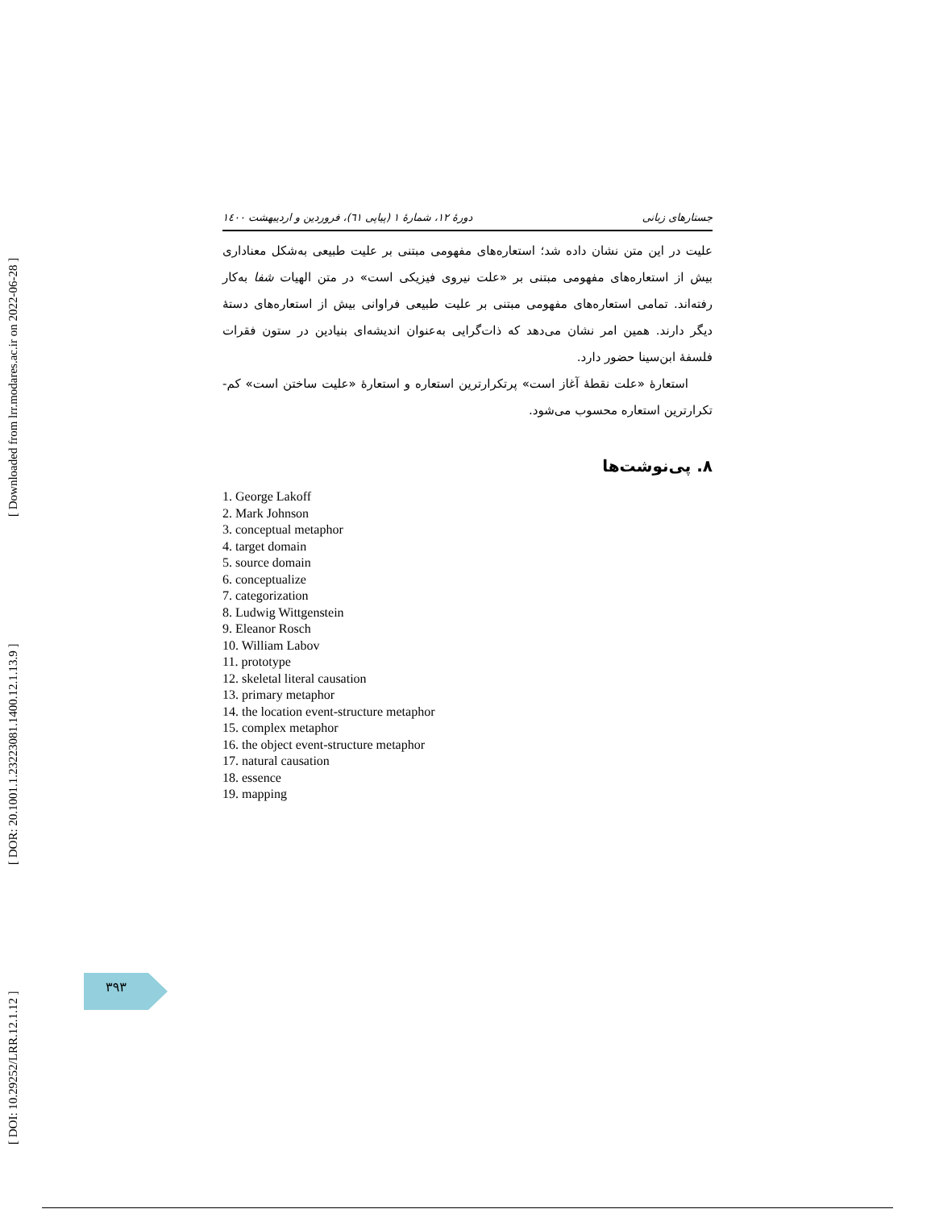[ DOI: 10.29252/LRR.12.1.12 ] [ DOR: 20.1001.1.23223081.1400.12.1.13.9 ] [ Downloaded from lrr.modares.ac.ir on 2022-06-28 ]
جستارهای زبانی دورهٔ ۱۲، شمارهٔ ۱ (پیاپی ٦١)، فروردین و اردیبهشت ۱٤۰۰
علیت در این متن نشان داده شد؛ استعاره‌های مفهومی مبتنی بر علیت طبیعی به‌شکل معناداری بیش از استعاره‌های مفهومی مبتنی بر «علت نیروی فیزیکی است» در متن الهیات شفا به‌کار رفته‌اند. تمامی استعاره‌های مفهومی مبتنی بر علیت طبیعی فراوانی بیش از استعاره‌های دستهٔ دیگر دارند. همین امر نشان می‌دهد که ذات‌گرایی به‌عنوان اندیشه‌ای بنیادین در ستون فقرات فلسفهٔ ابن‌سینا حضور دارد.
استعارهٔ «علت نقطهٔ آغاز است» پرتکرارترین استعاره و استعارهٔ «علیت ساختن است» کم‌-تکرارترین استعاره محسوب می‌شود.
۸. پی‌نوشت‌ها
1. George Lakoff
2. Mark Johnson
3. conceptual metaphor
4. target domain
5. source domain
6. conceptualize
7. categorization
8. Ludwig Wittgenstein
9. Eleanor Rosch
10. William Labov
11. prototype
12. skeletal literal causation
13. primary metaphor
14. the location event-structure metaphor
15. complex metaphor
16. the object event-structure metaphor
17. natural causation
18. essence
19. mapping
۳۹۳